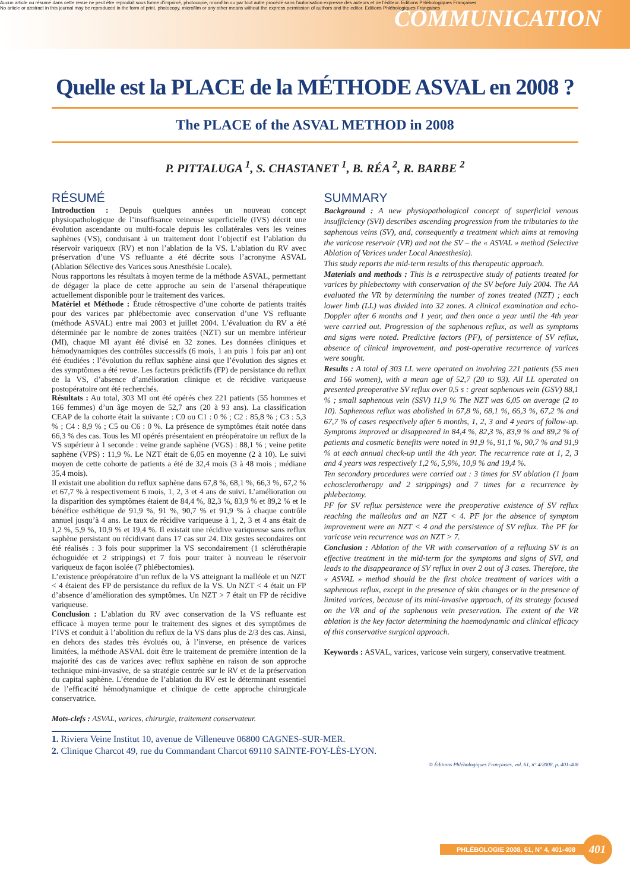Aucun article ou résumé dans cette revue ne peut être reproduit sous forme d'imprimé, photocopie, microfilm ou par tout autre procédé sans l'autorisation expresse des auteurs et de l'éditeur. Editions Phlébologiques Françaises
No article or abstract in this journal may be reproduced in the form of print, photocopy, microfilm or any other means without the express permission of authors and the editor. Editions Phlébologiques Françaises
COMMUNICATION
Quelle est la PLACE de la MÉTHODE ASVAL en 2008 ?
The PLACE of the ASVAL METHOD in 2008
P. PITTALUGA <sup>1</sup>, S. CHASTANET <sup>1</sup>, B. RÉA <sup>2</sup>, R. BARBE <sup>2</sup>
RÉSUMÉ
Introduction : Depuis quelques années un nouveau concept physiopathologique de l’insuffisance veineuse superficielle (IVS) décrit une évolution ascendante ou multi-focale depuis les collatérales vers les veines saphènes (VS), conduisant à un traitement dont l’objectif est l’ablation du réservoir variqueux (RV) et non l’ablation de la VS. L’ablation du RV avec préservation d’une VS refluante a été décrite sous l’acronyme ASVAL (Ablation Sélective des Varices sous Anesthésie Locale).
Nous rapportons les résultats à moyen terme de la méthode ASVAL, permettant de dégager la place de cette approche au sein de l’arsenal thérapeutique actuellement disponible pour le traitement des varices.
Matériel et Méthode : Étude rétrospective d’une cohorte de patients traités pour des varices par phlébectomie avec conservation d’une VS refluante (méthode ASVAL) entre mai 2003 et juillet 2004. L’évaluation du RV a été déterminée par le nombre de zones traitées (NZT) sur un membre inférieur (MI), chaque MI ayant été divisé en 32 zones. Les données cliniques et hémodynamiques des contrôles successifs (6 mois, 1 an puis 1 fois par an) ont été étudiées : l’évolution du reflux saphène ainsi que l’évolution des signes et des symptômes a été revue. Les facteurs prédictifs (FP) de persistance du reflux de la VS, d’absence d’amélioration clinique et de récidive variqueuse postopératoire ont été recherchés.
Résultats : Au total, 303 MI ont été opérés chez 221 patients (55 hommes et 166 femmes) d’un âge moyen de 52,7 ans (20 à 93 ans). La classification CEAP de la cohorte était la suivante : C0 ou C1 : 0 % ; C2 : 85,8 % ; C3 : 5,3 % ; C4 : 8,9 % ; C5 ou C6 : 0 %. La présence de symptômes était notée dans 66,3 % des cas. Tous les MI opérés présentaient en préopératoire un reflux de la VS supérieur à 1 seconde : veine grande saphène (VGS) : 88,1 % ; veine petite saphène (VPS) : 11,9 %. Le NZT était de 6,05 en moyenne (2 à 10). Le suivi moyen de cette cohorte de patients a été de 32,4 mois (3 à 48 mois ; médiane 35,4 mois).
Il existait une abolition du reflux saphène dans 67,8 %, 68,1 %, 66,3 %, 67,2 % et 67,7 % à respectivement 6 mois, 1, 2, 3 et 4 ans de suivi. L’amélioration ou la disparition des symptômes étaient de 84,4 %, 82,3 %, 83,9 % et 89,2 % et le bénéfice esthétique de 91,9 %, 91 %, 90,7 % et 91,9 % à chaque contrôle annuel jusqu’à 4 ans. Le taux de récidive variqueuse à 1, 2, 3 et 4 ans était de 1,2 %, 5,9 %, 10,9 % et 19,4 %. Il existait une récidive variqueuse sans reflux saphène persistant ou récidivant dans 17 cas sur 24. Dix gestes secondaires ont été réalisés : 3 fois pour supprimer la VS secondairement (1 sclérothérapie échoguidée et 2 strippings) et 7 fois pour traiter à nouveau le réservoir variqueux de façon isolée (7 phlébectomies).
L’existence préopératoire d’un reflux de la VS atteignant la malléole et un NZT < 4 étaient des FP de persistance du reflux de la VS. Un NZT < 4 était un FP d’absence d’amélioration des symptômes. Un NZT > 7 était un FP de récidive variqueuse.
Conclusion : L’ablation du RV avec conservation de la VS refluante est efficace à moyen terme pour le traitement des signes et des symptômes de l’IVS et conduit à l’abolition du reflux de la VS dans plus de 2/3 des cas. Ainsi, en dehors des stades très évolués ou, à l’inverse, en présence de varices limitées, la méthode ASVAL doit être le traitement de première intention de la majorité des cas de varices avec reflux saphène en raison de son approche technique mini-invasive, de sa stratégie centrée sur le RV et de la préservation du capital saphène. L’étendue de l’ablation du RV est le déterminant essentiel de l’efficacité hémodynamique et clinique de cette approche chirurgicale conservatrice.
Mots-clefs : ASVAL, varices, chirurgie, traitement conservateur.
SUMMARY
Background : A new physiopathological concept of superficial venous insufficiency (SVI) describes ascending progression from the tributaries to the saphenous veins (SV), and, consequently a treatment which aims at removing the varicose reservoir (VR) and not the SV – the « ASVAL » method (Selective Ablation of Varices under Local Anaesthesia).
This study reports the mid-term results of this therapeutic approach.
Materials and methods : This is a retrospective study of patients treated for varices by phlebectomy with conservation of the SV before July 2004. The AA evaluated the VR by determining the number of zones treated (NZT) ; each lower limb (LL) was divided into 32 zones. A clinical examination and echo-Doppler after 6 months and 1 year, and then once a year until the 4th year were carried out. Progression of the saphenous reflux, as well as symptoms and signs were noted. Predictive factors (PF), of persistence of SV reflux, absence of clinical improvement, and post-operative recurrence of varices were sought.
Results : A total of 303 LL were operated on involving 221 patients (55 men and 166 women), with a mean age of 52,7 (20 to 93). All LL operated on presented preoperative SV reflux over 0,5 s : great saphenous vein (GSV) 88,1 % ; small saphenous vein (SSV) 11,9 % The NZT was 6,05 on average (2 to 10). Saphenous reflux was abolished in 67,8 %, 68,1 %, 66,3 %, 67,2 % and 67,7 % of cases respectively after 6 months, 1, 2, 3 and 4 years of follow-up. Symptoms improved or disappeared in 84,4 %, 82,3 %, 83,9 % and 89,2 % of patients and cosmetic benefits were noted in 91,9 %, 91,1 %, 90,7 % and 91,9 % at each annual check-up until the 4th year. The recurrence rate at 1, 2, 3 and 4 years was respectively 1,2 %, 5,9%, 10,9 % and 19,4 %.
Ten secondary procedures were carried out : 3 times for SV ablation (1 foam echosclerotherapy and 2 strippings) and 7 times for a recurrence by phlebectomy.
PF for SV reflux persistence were the preoperative existence of SV reflux reaching the malleolus and an NZT < 4. PF for the absence of symptom improvement were an NZT < 4 and the persistence of SV reflux. The PF for varicose vein recurrence was an NZT > 7.
Conclusion : Ablation of the VR with conservation of a refluxing SV is an effective treatment in the mid-term for the symptoms and signs of SVI, and leads to the disappearance of SV reflux in over 2 out of 3 cases. Therefore, the « ASVAL » method should be the first choice treatment of varices with a saphenous reflux, except in the presence of skin changes or in the presence of limited varices, because of its mini-invasive approach, of its strategy focused on the VR and of the saphenous vein preservation. The extent of the VR ablation is the key factor determining the haemodynamic and clinical efficacy of this conservative surgical approach.
Keywords : ASVAL, varices, varicose vein surgery, conservative treatment.
1. Riviera Veine Institut 10, avenue de Villeneuve 06800 CAGNES-SUR-MER.
2. Clinique Charcot 49, rue du Commandant Charcot 69110 SAINTE-FOY-LÈS-LYON.
© Éditions Phlébologiques Françaises, vol. 61, n° 4/2008, p. 401-408
PHLÉBOLOGIE 2008, 61, N° 4, 401-408
401